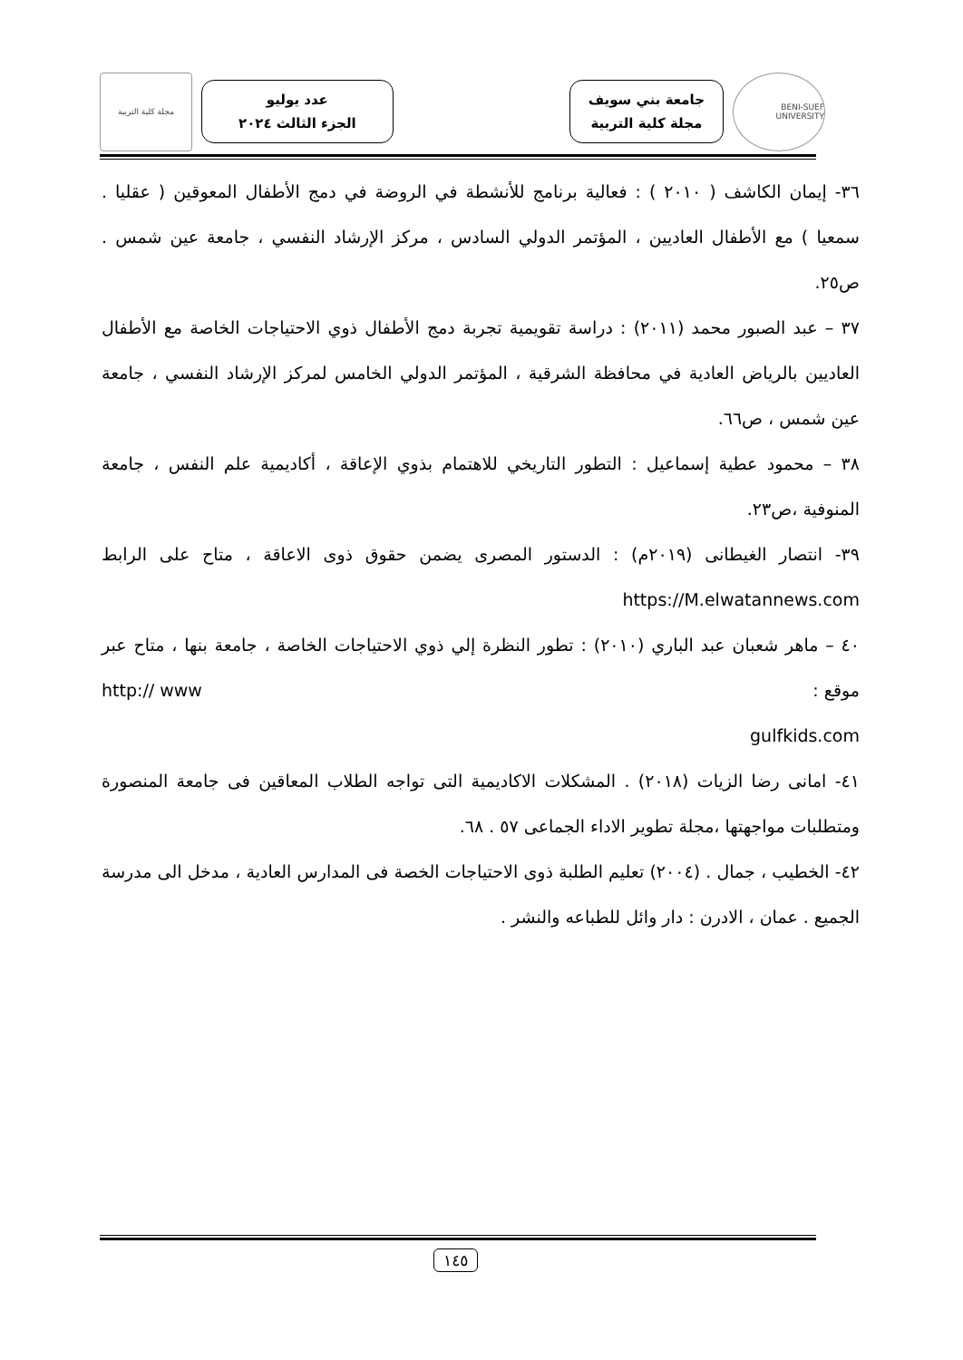BENI-SUEF UNIVERSITY
جامعة بني سويف
مجلة كلية التربية
عدد يوليو
الجزء الثالث ٢٠٢٤
مجلة كلية التربية
٣٦- إيمان الكاشف ( ٢٠١٠ ) : فعالية برنامج للأنشطة في الروضة في دمج الأطفال المعوقين ( عقليا . سمعيا ) مع الأطفال العاديين ، المؤتمر الدولي السادس ، مركز الإرشاد النفسي ، جامعة عين شمس . ص٢٥.
٣٧ – عبد الصبور محمد (٢٠١١) : دراسة تقويمية تجربة دمج الأطفال ذوي الاحتياجات الخاصة مع الأطفال العاديين بالرياض العادية في محافظة الشرقية ، المؤتمر الدولي الخامس لمركز الإرشاد النفسي ، جامعة عين شمس ، ص٦٦.
٣٨ – محمود عطية إسماعيل : التطور التاريخي للاهتمام بذوي الإعاقة ، أكاديمية علم النفس ، جامعة المنوفية ،ص٢٣.
٣٩- انتصار الغيطانى (٢٠١٩م) : الدستور المصرى يضمن حقوق ذوى الاعاقة ، متاح على الرابط https://M.elwatannews.com
٤٠ – ماهر شعبان عبد الباري (٢٠١٠) : تطور النظرة إلي ذوي الاحتياجات الخاصة ، جامعة بنها ، متاح عبر موقع : http:// www
gulfkids.com
٤١- امانى رضا الزيات (٢٠١٨) . المشكلات الاكاديمية التى تواجه الطلاب المعاقين فى جامعة المنصورة ومتطلبات مواجهتها ،مجلة تطوير الاداء الجماعى ٥٧ . ٦٨.
٤٢- الخطيب ، جمال . (٢٠٠٤) تعليم الطلبة ذوى الاحتياجات الخصة فى المدارس العادية ، مدخل الى مدرسة الجميع . عمان ، الادرن : دار وائل للطباعه والنشر .
١٤٥